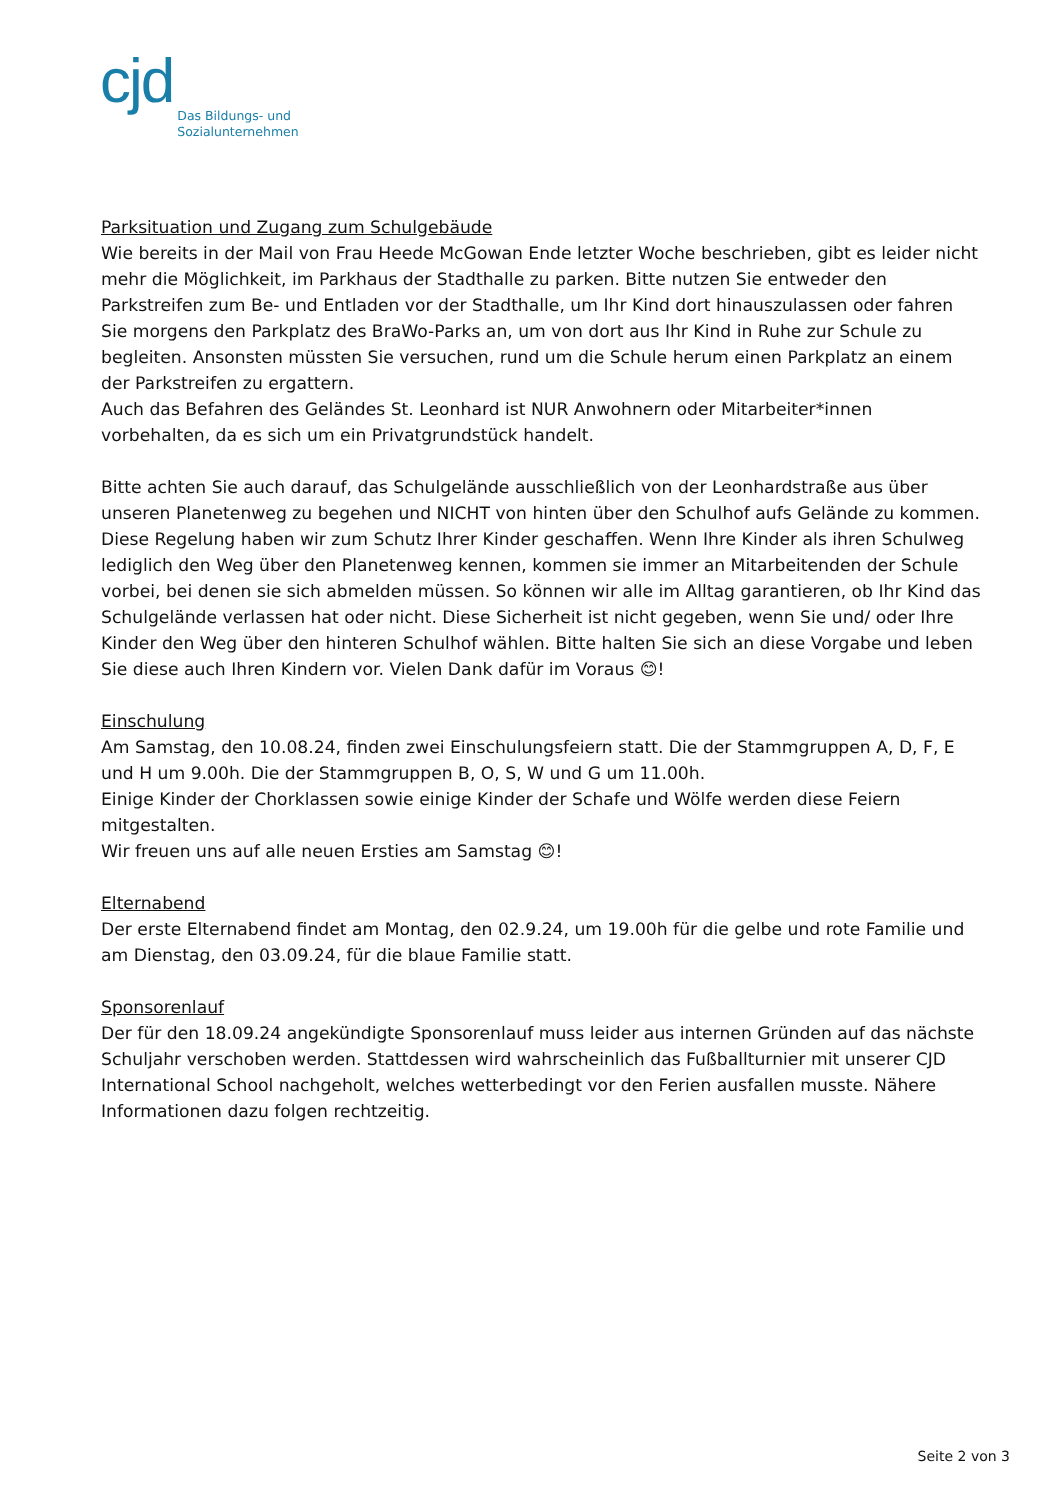cjd
Das Bildungs- und
Sozialunternehmen
Parksituation und Zugang zum Schulgebäude
Wie bereits in der Mail von Frau Heede McGowan Ende letzter Woche beschrieben, gibt es leider nicht mehr die Möglichkeit, im Parkhaus der Stadthalle zu parken. Bitte nutzen Sie entweder den Parkstreifen zum Be- und Entladen vor der Stadthalle, um Ihr Kind dort hinauszulassen oder fahren Sie morgens den Parkplatz des BraWo-Parks an, um von dort aus Ihr Kind in Ruhe zur Schule zu begleiten. Ansonsten müssten Sie versuchen, rund um die Schule herum einen Parkplatz an einem der Parkstreifen zu ergattern.
Auch das Befahren des Geländes St. Leonhard ist NUR Anwohnern oder Mitarbeiter*innen vorbehalten, da es sich um ein Privatgrundstück handelt.
Bitte achten Sie auch darauf, das Schulgelände ausschließlich von der Leonhardstraße aus über unseren Planetenweg zu begehen und NICHT von hinten über den Schulhof aufs Gelände zu kommen. Diese Regelung haben wir zum Schutz Ihrer Kinder geschaffen. Wenn Ihre Kinder als ihren Schulweg lediglich den Weg über den Planetenweg kennen, kommen sie immer an Mitarbeitenden der Schule vorbei, bei denen sie sich abmelden müssen. So können wir alle im Alltag garantieren, ob Ihr Kind das Schulgelände verlassen hat oder nicht. Diese Sicherheit ist nicht gegeben, wenn Sie und/ oder Ihre Kinder den Weg über den hinteren Schulhof wählen. Bitte halten Sie sich an diese Vorgabe und leben Sie diese auch Ihren Kindern vor. Vielen Dank dafür im Voraus 😊!
Einschulung
Am Samstag, den 10.08.24, finden zwei Einschulungsfeiern statt. Die der Stammgruppen A, D, F, E und H um 9.00h. Die der Stammgruppen B, O, S, W und G um 11.00h.
Einige Kinder der Chorklassen sowie einige Kinder der Schafe und Wölfe werden diese Feiern mitgestalten.
Wir freuen uns auf alle neuen Ersties am Samstag 😊!
Elternabend
Der erste Elternabend findet am Montag, den 02.9.24, um 19.00h für die gelbe und rote Familie und am Dienstag, den 03.09.24, für die blaue Familie statt.
Sponsorenlauf
Der für den 18.09.24 angekündigte Sponsorenlauf muss leider aus internen Gründen auf das nächste Schuljahr verschoben werden. Stattdessen wird wahrscheinlich das Fußballturnier mit unserer CJD International School nachgeholt, welches wetterbedingt vor den Ferien ausfallen musste. Nähere Informationen dazu folgen rechtzeitig.
Seite 2 von 3